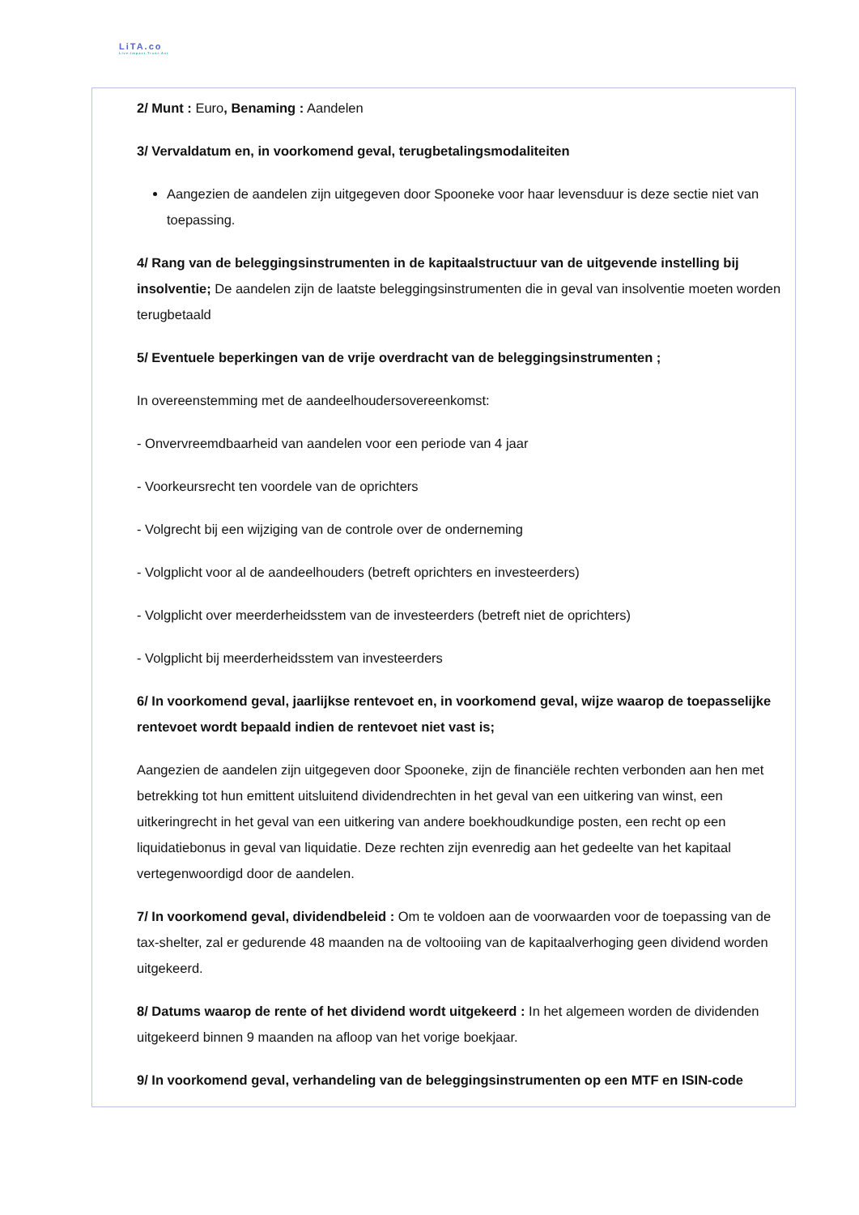LiTA.co
Live.Impact.Trust.Act
2/ Munt : Euro, Benaming : Aandelen
3/ Vervaldatum en, in voorkomend geval, terugbetalingsmodaliteiten
Aangezien de aandelen zijn uitgegeven door Spooneke voor haar levensduur is deze sectie niet van toepassing.
4/ Rang van de beleggingsinstrumenten in de kapitaalstructuur van de uitgevende instelling bij insolventie; De aandelen zijn de laatste beleggingsinstrumenten die in geval van insolventie moeten worden terugbetaald
5/ Eventuele beperkingen van de vrije overdracht van de beleggingsinstrumenten ;
In overeenstemming met de aandeelhoudersovereenkomst:
- Onvervreemdbaarheid van aandelen voor een periode van 4 jaar
- Voorkeursrecht ten voordele van de oprichters
- Volgrecht bij een wijziging van de controle over de onderneming
- Volgplicht voor al de aandeelhouders (betreft oprichters en investeerders)
- Volgplicht over meerderheidsstem van de investeerders (betreft niet de oprichters)
- Volgplicht bij meerderheidsstem van investeerders
6/ In voorkomend geval, jaarlijkse rentevoet en, in voorkomend geval, wijze waarop de toepasselijke rentevoet wordt bepaald indien de rentevoet niet vast is;
Aangezien de aandelen zijn uitgegeven door Spooneke, zijn de financiële rechten verbonden aan hen met betrekking tot hun emittent uitsluitend dividendrechten in het geval van een uitkering van winst, een uitkeringrecht in het geval van een uitkering van andere boekhoudkundige posten, een recht op een liquidatiebonus in geval van liquidatie. Deze rechten zijn evenredig aan het gedeelte van het kapitaal vertegenwoordigd door de aandelen.
7/ In voorkomend geval, dividendbeleid : Om te voldoen aan de voorwaarden voor de toepassing van de tax-shelter, zal er gedurende 48 maanden na de voltooiing van de kapitaalverhoging geen dividend worden uitgekeerd.
8/ Datums waarop de rente of het dividend wordt uitgekeerd : In het algemeen worden de dividenden uitgekeerd binnen 9 maanden na afloop van het vorige boekjaar.
9/ In voorkomend geval, verhandeling van de beleggingsinstrumenten op een MTF en ISIN-code